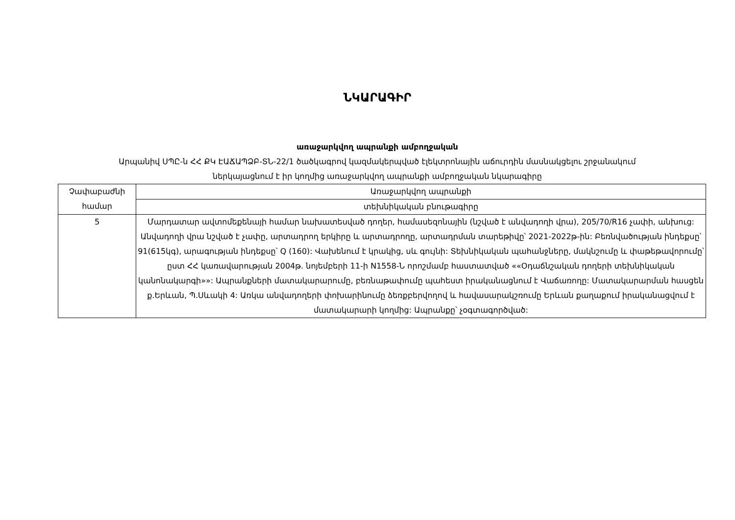ՆԿԱՐԱԳԻՐ
առաջարկվող ապրանքի ամբողջական
Արպանիվ ՍՊԸ-ն ՀՀ ՔԿ ԷԱՃԱՊՁԲ-ՏՆ-22/1 ծածկագրով կազմակերպված էլեկտրոնային աճուրդին մասնակցելու շրջանակում
ներկայացնում է իր կողմից առաջարկվող ապրանքի ամբողջական նկարագիրը
| Չափաբաժնի համար | Առաջարկվող ապրանքի |
| | տեխնիկական բնութագիրը |
| 5 | Մարդատար ավտոմեքենայի համար նախատեսված դողեր, համասեզոնային (նշված է անվադողի վրա), 205/70/R16 չափի, անխուց: Անվադողի վրա նշված է չափը, արտադրող երկիրը և արտադրողը, արտադրման տարեթիվը՝ 2021-2022թ-ին: Բեռնվածության ինդեքսը՝ 91(615կգ), արագության ինդեքսը՝ Q (160): Վախենում է կրակից, սև գույնի: Տեխնիկական պահանջները, մակնշումը և փաթեթավորումը՝ ըստ ՀՀ կառավարության 2004թ. նոյեմբերի 11-ի N1558-Ն որոշմամբ հաստատված ««Օդաճնշական դողերի տեխնիկական կանոնակարգի»»: Ապրանքների մատակարարումը, բեռնաթափումը պահեստ իրականացնում է Վաճառողը: Մատակարարման հասցեն ք.Երևան, Պ.Սևակի 4: Առկա անվադողերի փոխարինումը ձեռքբերվողով և հավասարակշռումը Երևան քաղաքում իրականացվում է մատակարարի կողմից: Ապրանքը՝ չօգտագործված: |